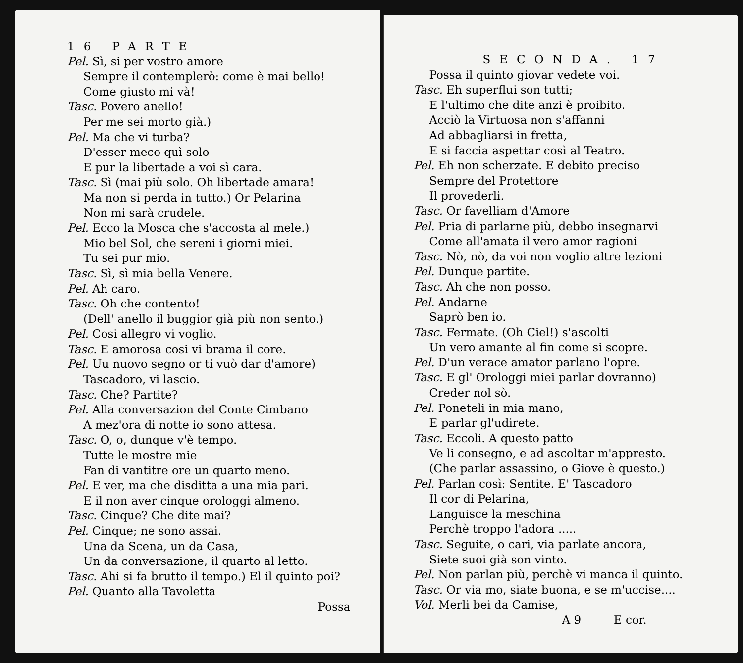16 PARTE
Pel. Sì, si per vostro amore
Sempre il contemplerò: come è mai bello!
Come giusto mi và!
Tasc. Povero anello!
Per me sei morto già.)
Pel. Ma che vi turba?
D'esser meco quì solo
E pur la libertade a voi sì cara.
Tasc. Sì (mai più solo. Oh libertade amara!
Ma non si perda in tutto.) Or Pelarina
Non mi sarà crudele.
Pel. Ecco la Mosca che s'accosta al mele.)
Mio bel Sol, che sereni i giorni miei.
Tu sei pur mio.
Tasc. Sì, sì mia bella Venere.
Pel. Ah caro.
Tasc. Oh che contento!
(Dell' anello il buggior già più non sento.)
Pel. Cosi allegro vi voglio.
Tasc. E amorosa cosi vi brama il core.
Pel. Uu nuovo segno or ti vuò dar d'amore)
Tascadoro, vi lascio.
Tasc. Che? Partite?
Pel. Alla conversazion del Conte Cimbano
A mez'ora di notte io sono attesa.
Tasc. O, o, dunque v'è tempo.
Tutte le mostre mie
Fan di vantitre ore un quarto meno.
Pel. E ver, ma che disditta a una mia pari.
E il non aver cinque orologgi almeno.
Tasc. Cinque? Che dite mai?
Pel. Cinque; ne sono assai.
Una da Scena, un da Casa,
Un da conversazione, il quarto al letto.
Tasc. Ahi si fa brutto il tempo.) El il quinto poi?
Pel. Quanto alla Tavoletta
Possa
SECONDA. 17
Possa il quinto giovar vedete voi.
Tasc. Eh superflui son tutti;
E l'ultimo che dite anzi è proibito.
Acciò la Virtuosa non s'affanni
Ad abbagliarsi in fretta,
E si faccia aspettar così al Teatro.
Pel. Eh non scherzate. E debito preciso
Sempre del Protettore
Il provederli.
Tasc. Or favelliam d'Amore
Pel. Pria di parlarne più, debbo insegnarvi
Come all'amata il vero amor ragioni
Tasc. Nò, nò, da voi non voglio altre lezioni
Pel. Dunque partite.
Tasc. Ah che non posso.
Pel. Andarne
Saprò ben io.
Tasc. Fermate. (Oh Ciel!) s'ascolti
Un vero amante al fin come si scopre.
Pel. D'un verace amator parlano l'opre.
Tasc. E gl' Orologgi miei parlar dovranno)
Creder nol sò.
Pel. Poneteli in mia mano,
E parlar gl'udirete.
Tasc. Eccoli. A questo patto
Ve li consegno, e ad ascoltar m'appresto.
(Che parlar assassino, o Giove è questo.)
Pel. Parlan così: Sentite. E' Tascadoro
Il cor di Pelarina,
Languisce la meschina
Perchè troppo l'adora .....
Tasc. Seguite, o cari, via parlate ancora,
Siete suoi già son vinto.
Pel. Non parlan più, perchè vi manca il quinto.
Tasc. Or via mo, siate buona, e se m'uccise....
Vol. Merli bei da Camise,
A 9 E cor.